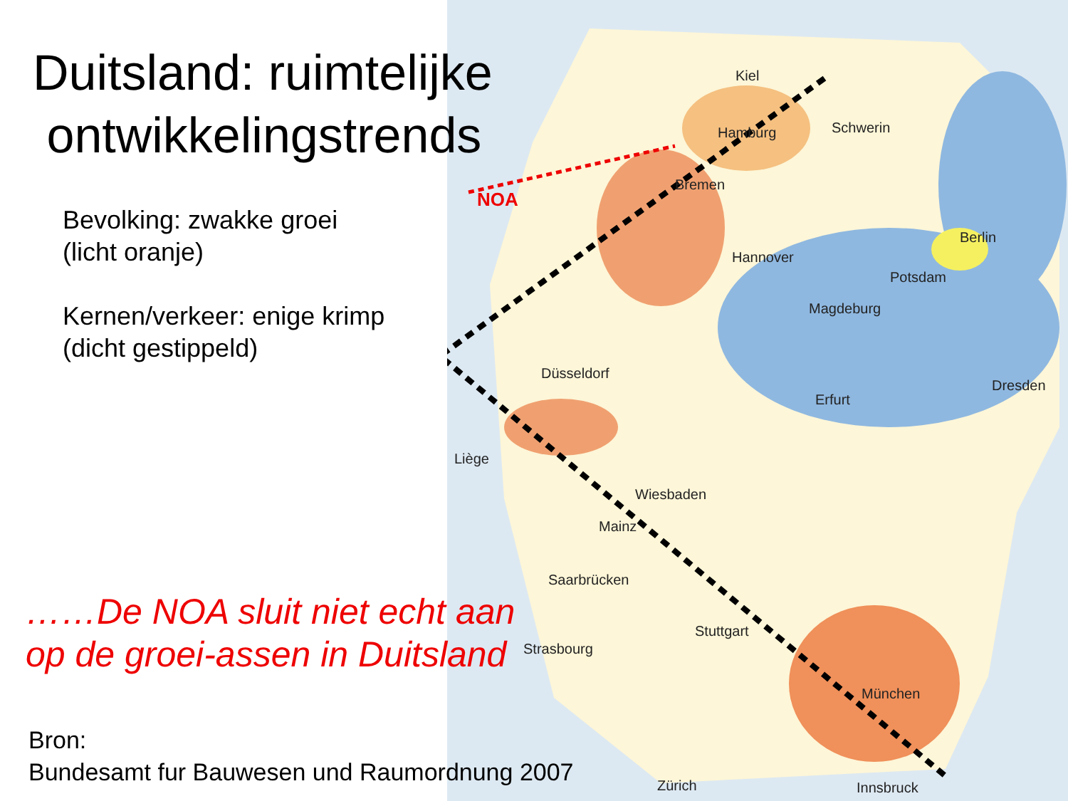Kiel
Hamburg Schwerin
Bremen
Hannover
Berlin
Potsdam
Magdeburg
Düsseldorf
Dresden
Erfurt
Liège
Wiesbaden
Mainz
Saarbrücken
Stuttgart
Strasbourg
München
Zürich Innsbruck
NOA
Duitsland: ruimtelijke
ontwikkelingstrends
Bevolking: zwakke groei
(licht oranje)
Kernen/verkeer: enige krimp
(dicht gestippeld)
……De NOA sluit niet echt aan
op de groei-assen in Duitsland
Bron:
Bundesamt fur Bauwesen und Raumordnung 2007